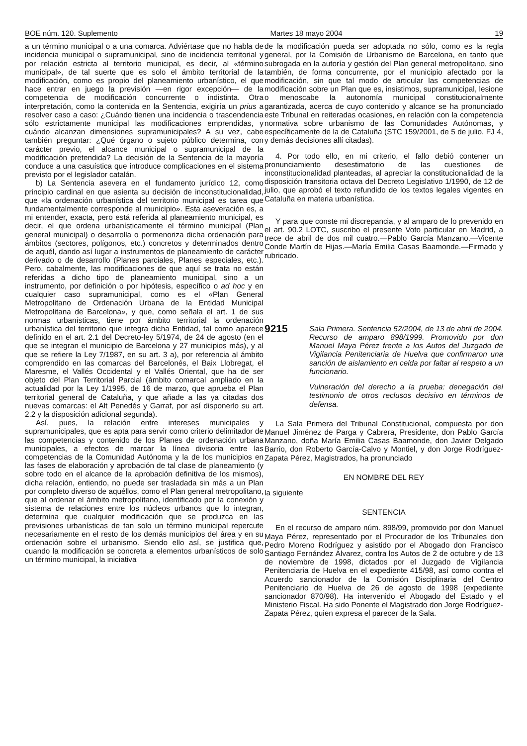BOE núm. 120. Suplemento Martes 18 mayo 2004 19
a un término municipal o a una comarca. Adviértase que no habla de incidencia municipal o supramunicipal, sino de incidencia territorial y por relación estricta al territorio municipal, es decir, al «término municipal», de tal suerte que es solo el ámbito territorial de la modificación, como es propio del planeamiento urbanístico, el que hace entrar en juego la previsión —en rigor excepción— de la competencia de modificación concurrente o indistinta. Otra interpretación, como la contenida en la Sentencia, exigiría un prius a resolver caso a caso: ¿Cuándo tienen una incidencia o trascendencia sólo estrictamente municipal las modificaciones emprendidas, y cuándo alcanzan dimensiones supramunicipales? A su vez, cabe también preguntar: ¿Qué órgano o sujeto público determina, con carácter previo, el alcance municipal o supramunicipal de la modificación pretendida? La decisión de la Sentencia de la mayoría conduce a una casuística que introduce complicaciones en el sistema previsto por el legislador catalán.
b) La Sentencia asevera en el fundamento jurídico 12, como principio cardinal en que asienta su decisión de inconstitucionalidad, que «la ordenación urbanística del territorio municipal es tarea que fundamentalmente corresponde al municipio». Esta aseveración es, a mi entender, exacta, pero está referida al planeamiento municipal, es decir, el que ordena urbanísticamente el término municipal (Plan general municipal) o desarrolla o pormenoriza dicha ordenación para ámbitos (sectores, polígonos, etc.) concretos y determinados dentro de aquél, dando así lugar a instrumentos de planeamiento de carácter derivado o de desarrollo (Planes parciales, Planes especiales, etc.). Pero, cabalmente, las modificaciones de que aquí se trata no están referidas a dicho tipo de planeamiento municipal, sino a un instrumento, por definición o por hipótesis, específico o ad hoc y en cualquier caso supramunicipal, como es el «Plan General Metropolitano de Ordenación Urbana de la Entidad Municipal Metropolitana de Barcelona», y que, como señala el art. 1 de sus normas urbanísticas, tiene por ámbito territorial la ordenación urbanística del territorio que integra dicha Entidad, tal como aparece definido en el art. 2.1 del Decreto-ley 5/1974, de 24 de agosto (en el que se integran el municipio de Barcelona y 27 municipios más), y al que se refiere la Ley 7/1987, en su art. 3 a), por referencia al ámbito comprendido en las comarcas del Barcelonés, el Baix Llobregat, el Maresme, el Vallés Occidental y el Vallés Oriental, que ha de ser objeto del Plan Territorial Parcial (ámbito comarcal ampliado en la actualidad por la Ley 1/1995, de 16 de marzo, que aprueba el Plan territorial general de Cataluña, y que añade a las ya citadas dos nuevas comarcas: el Alt Penedés y Garraf, por así disponerlo su art. 2.2 y la disposición adicional segunda).
Así, pues, la relación entre intereses municipales y supramunicipales, que es apta para servir como criterio delimitador de las competencias y contenido de los Planes de ordenación urbana municipales, a efectos de marcar la línea divisoria entre las competencias de la Comunidad Autónoma y la de los municipios en las fases de elaboración y aprobación de tal clase de planeamiento (y sobre todo en el alcance de la aprobación definitiva de los mismos), dicha relación, entiendo, no puede ser trasladada sin más a un Plan por completo diverso de aquéllos, como el Plan general metropolitano, que al ordenar el ámbito metropolitano, identificado por la conexión y sistema de relaciones entre los núcleos urbanos que lo integran, determina que cualquier modificación que se produzca en las previsiones urbanísticas de tan solo un término municipal repercute necesariamente en el resto de los demás municipios del área y en su ordenación sobre el urbanismo. Siendo ello así, se justifica que, cuando la modificación se concreta a elementos urbanísticos de solo un término municipal, la iniciativa
de la modificación pueda ser adoptada no sólo, como es la regla general, por la Comisión de Urbanismo de Barcelona, en tanto que subrogada en la autoría y gestión del Plan general metropolitano, sino también, de forma concurrente, por el municipio afectado por la modificación, sin que tal modo de articular las competencias de modificación sobre un Plan que es, insistimos, supramunicipal, lesione o menoscabe la autonomía municipal constitucionalmente garantizada, acerca de cuyo contenido y alcance se ha pronunciado este Tribunal en reiteradas ocasiones, en relación con la competencia normativa sobre urbanismo de las Comunidades Autónomas, y específicamente de la de Cataluña (STC 159/2001, de 5 de julio, FJ 4, y demás decisiones allí citadas).
4. Por todo ello, en mi criterio, el fallo debió contener un pronunciamiento desestimatorio de las cuestiones de inconstitucionalidad planteadas, al apreciar la constitucionalidad de la disposición transitoria octava del Decreto Legislativo 1/1990, de 12 de julio, que aprobó el texto refundido de los textos legales vigentes en Cataluña en materia urbanística.
Y para que conste mi discrepancia, y al amparo de lo prevenido en el art. 90.2 LOTC, suscribo el presente Voto particular en Madrid, a trece de abril de dos mil cuatro.—Pablo García Manzano.—Vicente Conde Martín de Hijas.—María Emilia Casas Baamonde.—Firmado y rubricado.
9215
Sala Primera. Sentencia 52/2004, de 13 de abril de 2004. Recurso de amparo 898/1999. Promovido por don Manuel Maya Pérez frente a los Autos del Juzgado de Vigilancia Penitenciaria de Huelva que confirmaron una sanción de aislamiento en celda por faltar al respeto a un funcionario.
Vulneración del derecho a la prueba: denegación del testimonio de otros reclusos decisivo en términos de defensa.
La Sala Primera del Tribunal Constitucional, compuesta por don Manuel Jiménez de Parga y Cabrera, Presidente, don Pablo García Manzano, doña María Emilia Casas Baamonde, don Javier Delgado Barrio, don Roberto García-Calvo y Montiel, y don Jorge Rodríguez-Zapata Pérez, Magistrados, ha pronunciado
EN NOMBRE DEL REY
la siguiente
SENTENCIA
En el recurso de amparo núm. 898/99, promovido por don Manuel Maya Pérez, representado por el Procurador de los Tribunales don Pedro Moreno Rodríguez y asistido por el Abogado don Francisco Santiago Fernández Álvarez, contra los Autos de 2 de octubre y de 13 de noviembre de 1998, dictados por el Juzgado de Vigilancia Penitenciaria de Huelva en el expediente 415/98, así como contra el Acuerdo sancionador de la Comisión Disciplinaria del Centro Penitenciario de Huelva de 26 de agosto de 1998 (expediente sancionador 870/98). Ha intervenido el Abogado del Estado y el Ministerio Fiscal. Ha sido Ponente el Magistrado don Jorge Rodríguez-Zapata Pérez, quien expresa el parecer de la Sala.